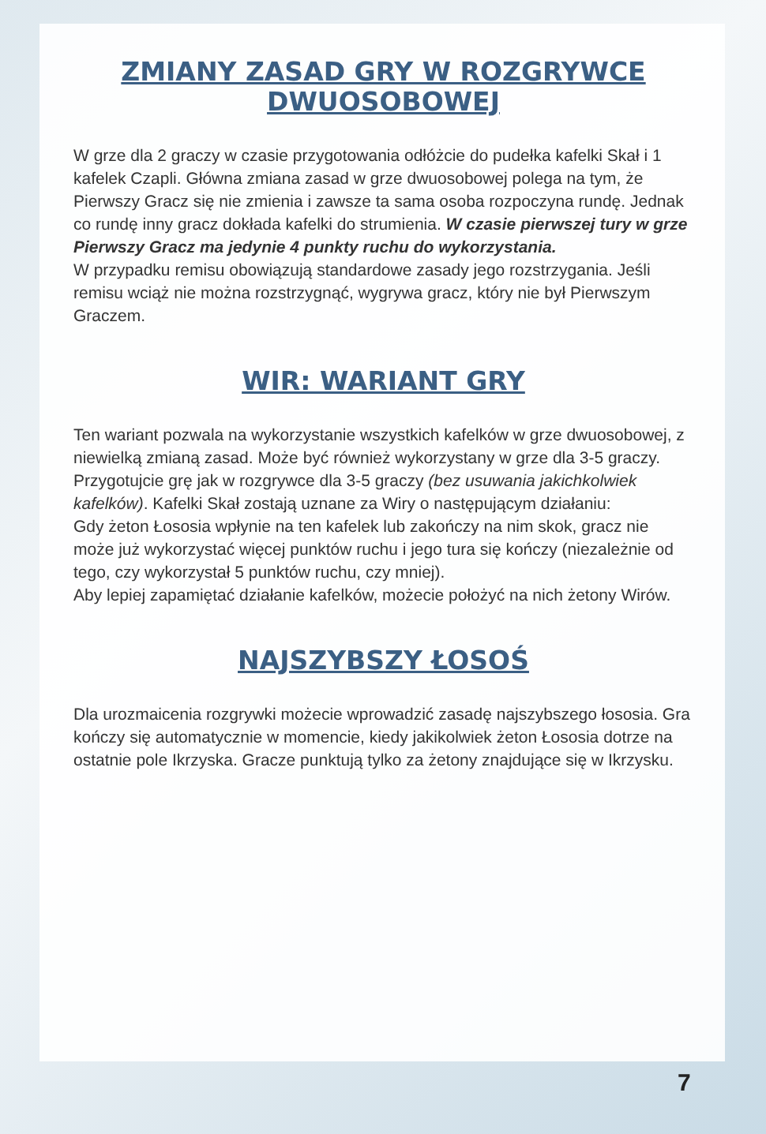ZMIANY ZASAD GRY W ROZGRYWCE DWUOSOBOWEJ
W grze dla 2 graczy w czasie przygotowania odłóżcie do pudełka kafelki Skał i 1 kafelek Czapli. Główna zmiana zasad w grze dwuosobowej polega na tym, że Pierwszy Gracz się nie zmienia i zawsze ta sama osoba rozpoczyna rundę. Jednak co rundę inny gracz dokłada kafelki do strumienia. W czasie pierwszej tury w grze Pierwszy Gracz ma jedynie 4 punkty ruchu do wykorzystania.
W przypadku remisu obowiązują standardowe zasady jego rozstrzygania. Jeśli remisu wciąż nie można rozstrzygnąć, wygrywa gracz, który nie był Pierwszym Graczem.
WIR: WARIANT GRY
Ten wariant pozwala na wykorzystanie wszystkich kafelków w grze dwuosobowej, z niewielką zmianą zasad. Może być również wykorzystany w grze dla 3-5 graczy.
Przygotujcie grę jak w rozgrywce dla 3-5 graczy (bez usuwania jakichkolwiek kafelków). Kafelki Skał zostają uznane za Wiry o następującym działaniu:
Gdy żeton Łososia wpłynie na ten kafelek lub zakończy na nim skok, gracz nie może już wykorzystać więcej punktów ruchu i jego tura się kończy (niezależnie od tego, czy wykorzystał 5 punktów ruchu, czy mniej).
Aby lepiej zapamiętać działanie kafelków, możecie położyć na nich żetony Wirów.
NAJSZYBSZY ŁOSOŚ
Dla urozmaicenia rozgrywki możecie wprowadzić zasadę najszybszego łososia. Gra kończy się automatycznie w momencie, kiedy jakikolwiek żeton Łososia dotrze na ostatnie pole Ikrzyska. Gracze punktują tylko za żetony znajdujące się w Ikrzysku.
7